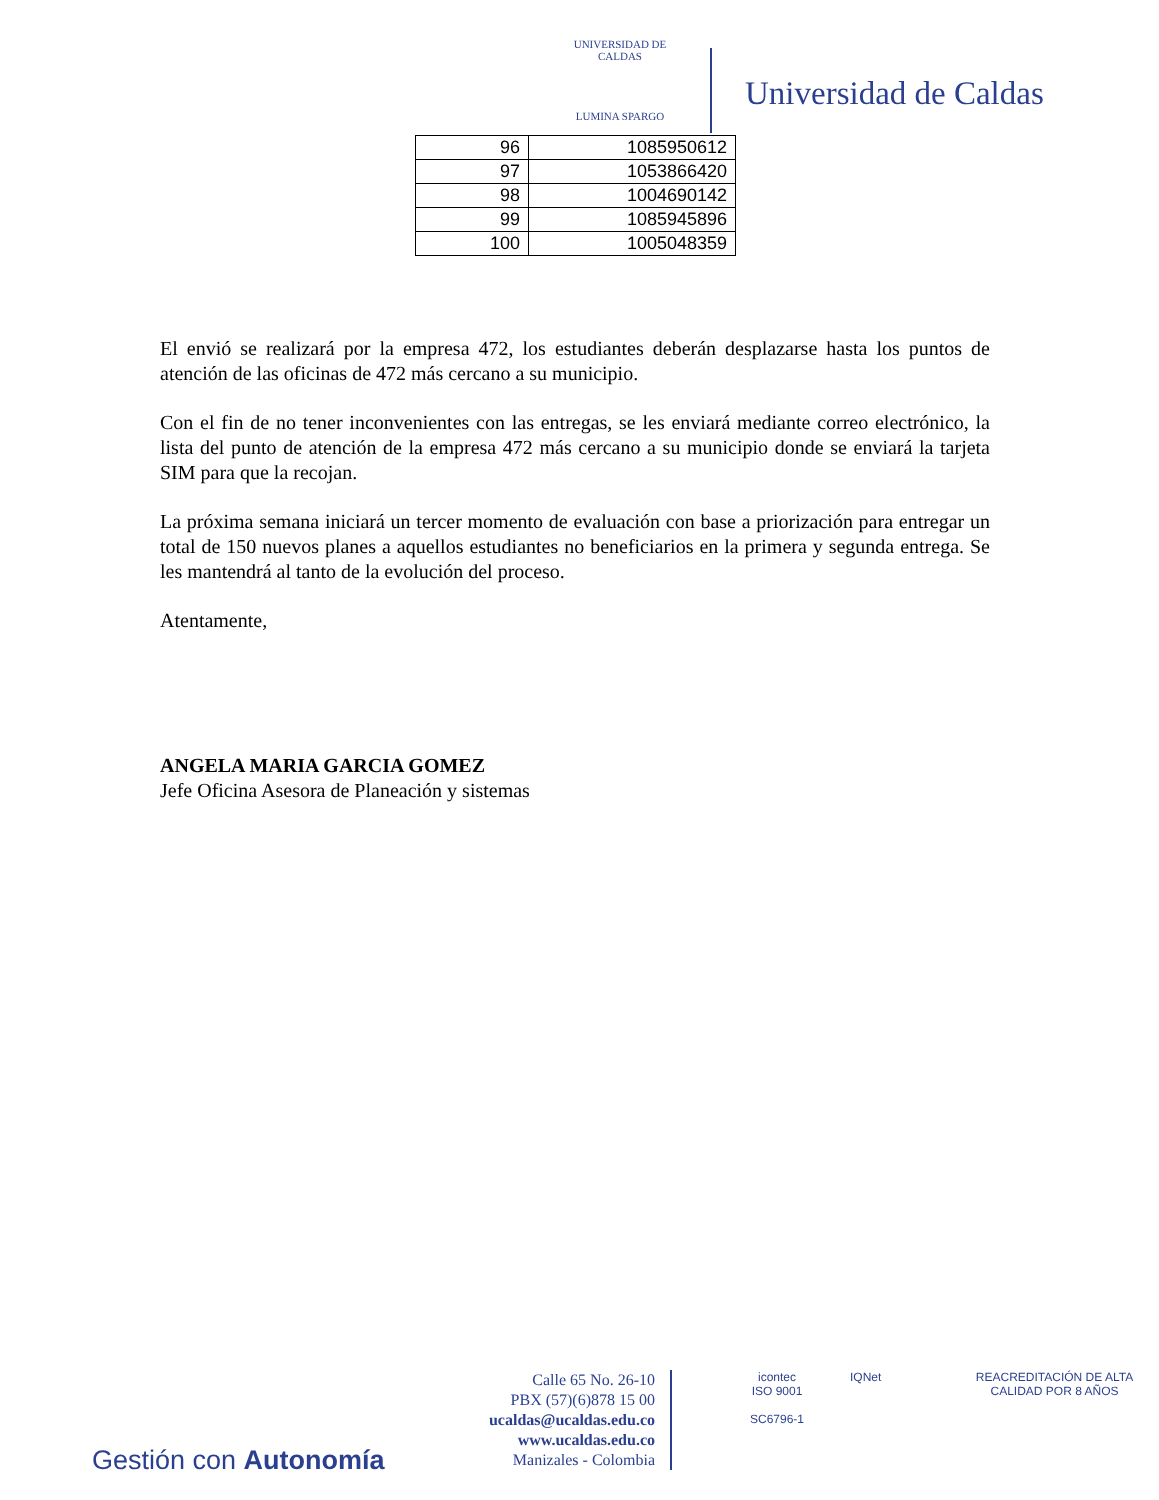UNIVERSIDAD DE CALDAS
LUMINA SPARGO
Universidad de Caldas
| 96 | 1085950612 |
| 97 | 1053866420 |
| 98 | 1004690142 |
| 99 | 1085945896 |
| 100 | 1005048359 |
El envió se realizará por la empresa 472, los estudiantes deberán desplazarse hasta los puntos de atención de las oficinas de 472 más cercano a su municipio.
Con el fin de no tener inconvenientes con las entregas, se les enviará mediante correo electrónico, la lista del punto de atención de la empresa 472 más cercano a su municipio donde se enviará la tarjeta SIM para que la recojan.
La próxima semana iniciará un tercer momento de evaluación con base a priorización para entregar un total de 150 nuevos planes a aquellos estudiantes no beneficiarios en la primera y segunda entrega. Se les mantendrá al tanto de la evolución del proceso.
Atentamente,
ANGELA MARIA GARCIA GOMEZ
Jefe Oficina Asesora de Planeación y sistemas
Gestión con Autonomía
Calle 65 No. 26-10
PBX (57)(6)878 15 00
ucaldas@ucaldas.edu.co
www.ucaldas.edu.co
Manizales - Colombia
icontec
ISO 9001
SC6796-1
IQNet
REACREDITACIÓN DE ALTA CALIDAD POR 8 AÑOS